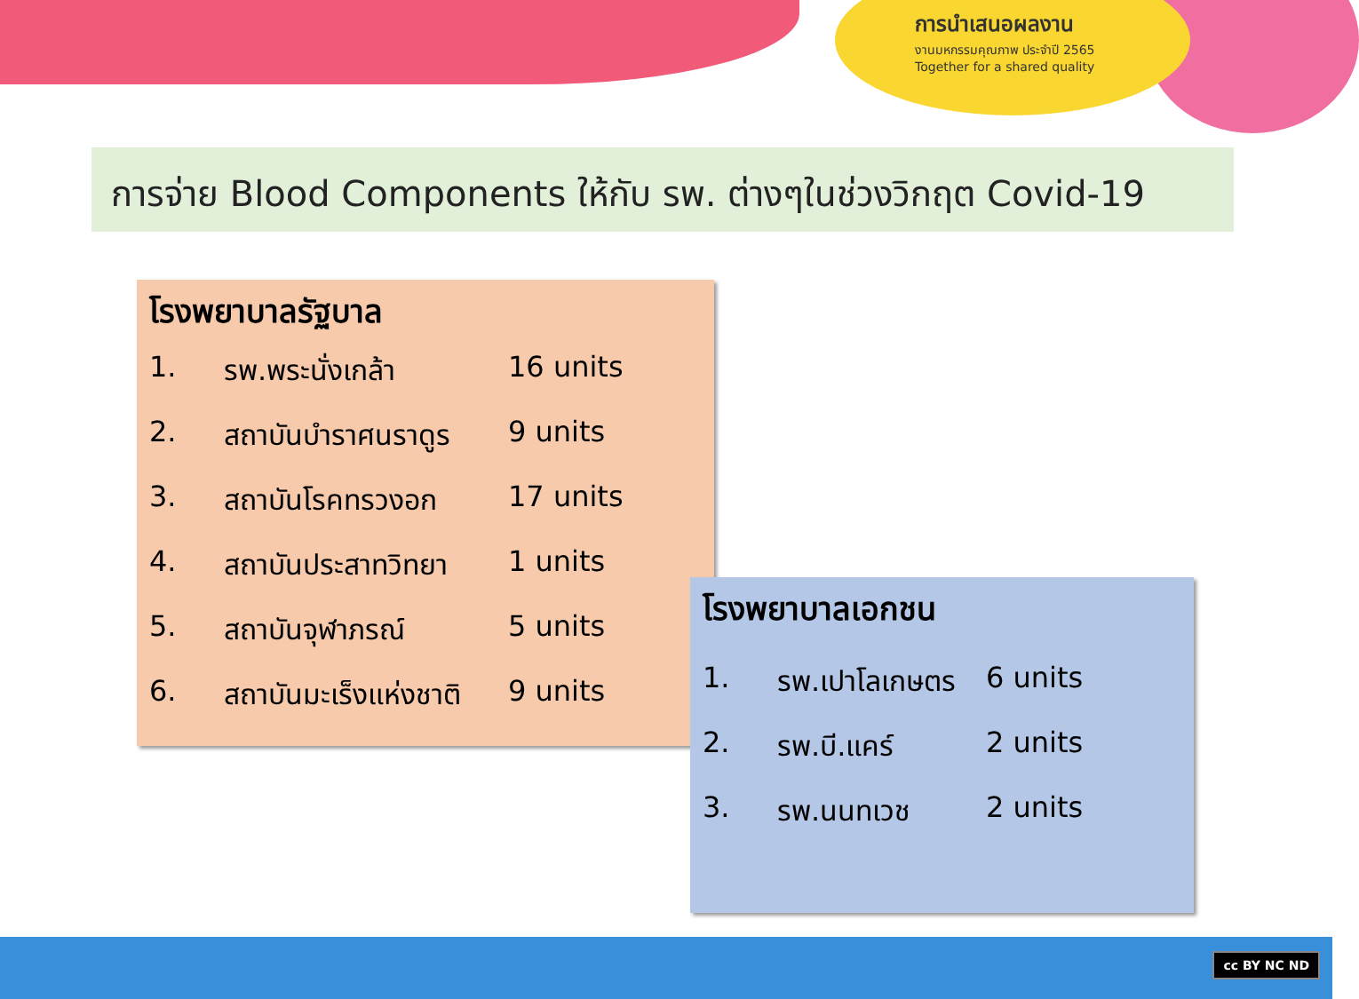การนำเสนอผลงาน
งานมหกรรมคุณภาพ ประจำปี 2565
Together for a shared quality
การจ่าย Blood Components ให้กับ รพ. ต่างๆในช่วงวิกฤต Covid-19
โรงพยาบาลรัฐบาล
1. รพ.พระนั่งเกล้า 16 units
2. สถาบันบำราศนราดูร 9 units
3. สถาบันโรคทรวงอก 17 units
4. สถาบันประสาทวิทยา 1 units
5. สถาบันจุฬาภรณ์ 5 units
6. สถาบันมะเร็งแห่งชาติ 9 units
โรงพยาบาลเอกชน
1. รพ.เปาโลเกษตร 6 units
2. รพ.บี.แคร์ 2 units
3. รพ.นนทเวช 2 units
cc BY NC ND